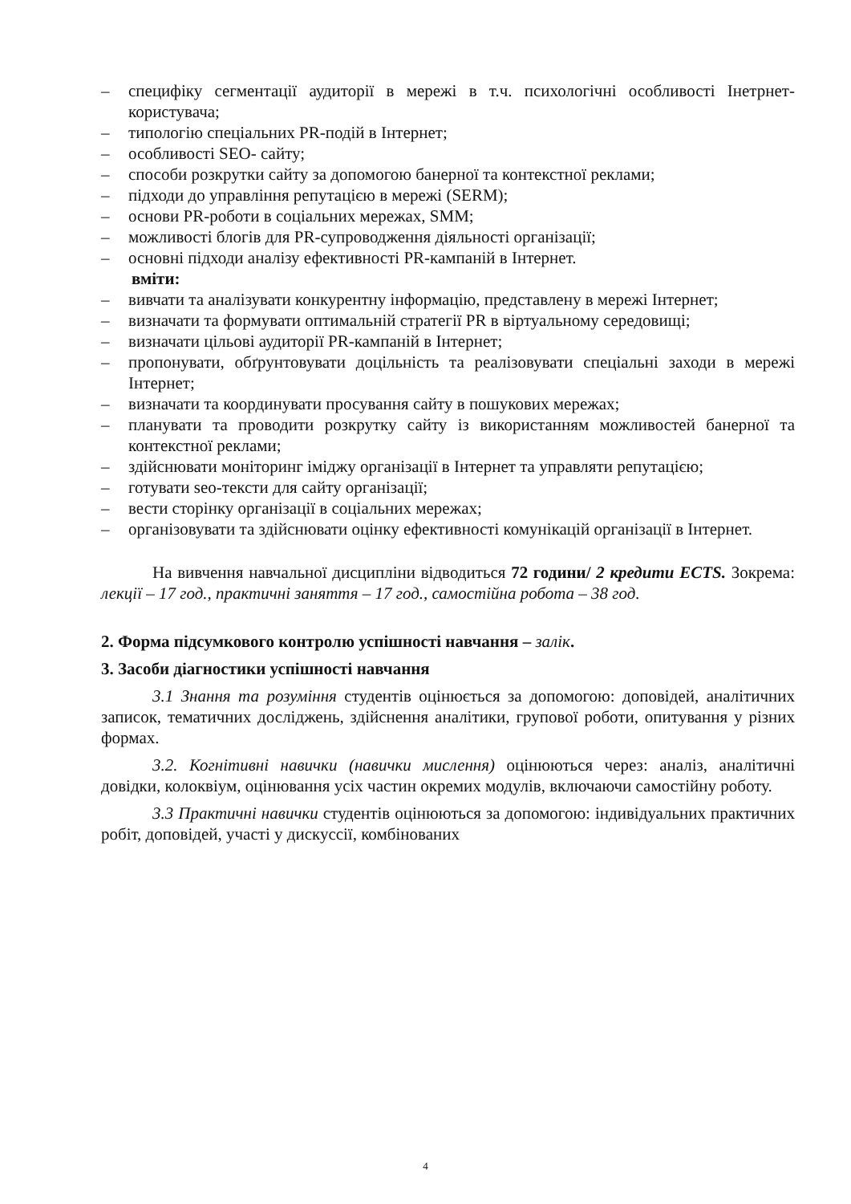– специфіку сегментації аудиторії в мережі в т.ч. психологічні особливості Інетрнет-користувача;
– типологію спеціальних PR-подій в Інтернет;
– особливості SEO- сайту;
– способи розкрутки сайту за допомогою банерної та контекстної реклами;
– підходи до управління репутацією в мережі (SERM);
– основи PR-роботи в соціальних мережах, SMM;
– можливості блогів для PR-супроводження діяльності організації;
– основні підходи аналізу ефективності PR-кампаній в Інтернет.
вміти:
– вивчати та аналізувати конкурентну інформацію, представлену в мережі Інтернет;
– визначати та формувати оптимальній стратегії PR в віртуальному середовищі;
– визначати цільові аудиторії PR-кампаній в Інтернет;
– пропонувати, обґрунтовувати доцільність та реалізовувати спеціальні заходи в мережі Інтернет;
– визначати та координувати просування сайту в пошукових мережах;
– планувати та проводити розкрутку сайту із використанням можливостей банерної та контекстної реклами;
– здійснювати моніторинг іміджу організації в Інтернет та управляти репутацією;
– готувати seo-тексти для сайту організації;
– вести сторінку організації в соціальних мережах;
– організовувати та здійснювати оцінку ефективності комунікацій організації в Інтернет.
На вивчення навчальної дисципліни відводиться 72 години/ 2 кредити ECTS. Зокрема: лекції – 17 год., практичні заняття – 17 год., самостійна робота – 38 год.
2. Форма підсумкового контролю успішності навчання – залік.
3. Засоби діагностики успішності навчання
3.1 Знання та розуміння студентів оцінюється за допомогою: доповідей, аналітичних записок, тематичних досліджень, здійснення аналітики, групової роботи, опитування у різних формах.
3.2. Когнітивні навички (навички мислення) оцінюються через: аналіз, аналітичні довідки, колоквіум, оцінювання усіх частин окремих модулів, включаючи самостійну роботу.
3.3 Практичні навички студентів оцінюються за допомогою: індивідуальних практичних робіт, доповідей, участі у дискуссії, комбінованих
4